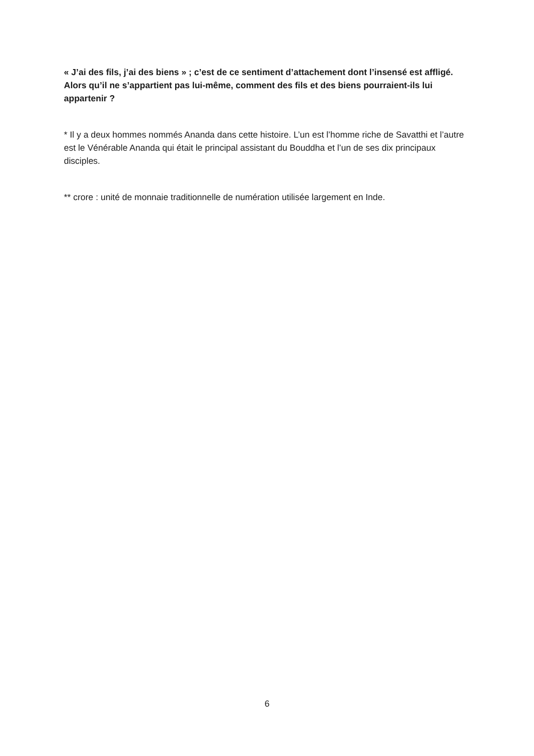« J’ai des fils, j’ai des biens » ; c’est de ce sentiment d’attachement dont l’insensé est affligé. Alors qu’il ne s’appartient pas lui-même, comment des fils et des biens pourraient-ils lui appartenir ?
* Il y a deux hommes nommés Ananda dans cette histoire. L’un est l’homme riche de Savatthi et l’autre est le Vénérable Ananda qui était le principal assistant du Bouddha et l’un de ses dix principaux disciples.
** crore : unité de monnaie traditionnelle de numération utilisée largement en Inde.
6